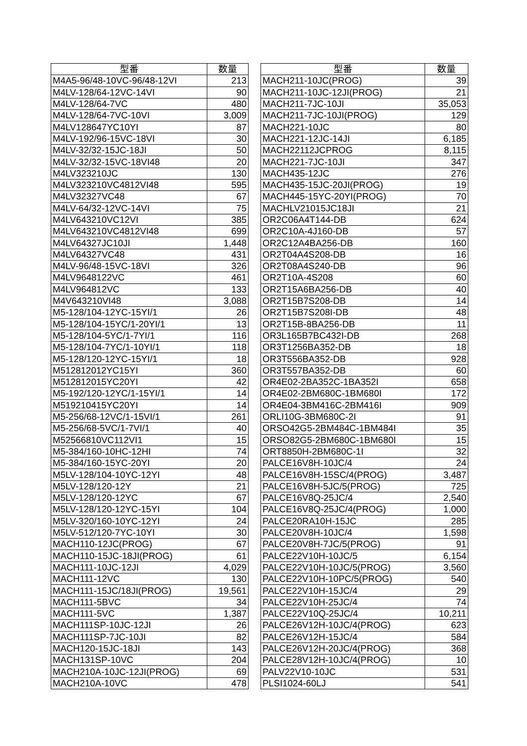| 型番 | 数量 |
| --- | --- |
| M4A5-96/48-10VC-96/48-12VI | 213 |
| M4LV-128/64-12VC-14VI | 90 |
| M4LV-128/64-7VC | 480 |
| M4LV-128/64-7VC-10VI | 3,009 |
| M4LV128647YC10YI | 87 |
| M4LV-192/96-15VC-18VI | 30 |
| M4LV-32/32-15JC-18JI | 50 |
| M4LV-32/32-15VC-18VI48 | 20 |
| M4LV323210JC | 130 |
| M4LV323210VC4812VI48 | 595 |
| M4LV32327VC48 | 67 |
| M4LV-64/32-12VC-14VI | 75 |
| M4LV643210VC12VI | 385 |
| M4LV643210VC4812VI48 | 699 |
| M4LV64327JC10JI | 1,448 |
| M4LV64327VC48 | 431 |
| M4LV-96/48-15VC-18VI | 326 |
| M4LV9648122VC | 461 |
| M4LV964812VC | 133 |
| M4V643210VI48 | 3,088 |
| M5-128/104-12YC-15YI/1 | 26 |
| M5-128/104-15YC/1-20YI/1 | 13 |
| M5-128/104-5YC/1-7YI/1 | 116 |
| M5-128/104-7YC/1-10YI/1 | 118 |
| M5-128/120-12YC-15YI/1 | 18 |
| M512812012YC15YI | 360 |
| M512812015YC20YI | 42 |
| M5-192/120-12YC/1-15YI/1 | 14 |
| M519210415YC20YI | 14 |
| M5-256/68-12VC/1-15VI/1 | 261 |
| M5-256/68-5VC/1-7VI/1 | 40 |
| M52566810VC112VI1 | 15 |
| M5-384/160-10HC-12HI | 74 |
| M5-384/160-15YC-20YI | 20 |
| M5LV-128/104-10YC-12YI | 48 |
| M5LV-128/120-12Y | 21 |
| M5LV-128/120-12YC | 67 |
| M5LV-128/120-12YC-15YI | 104 |
| M5LV-320/160-10YC-12YI | 24 |
| M5LV-512/120-7YC-10YI | 30 |
| MACH110-12JC(PROG) | 67 |
| MACH110-15JC-18JI(PROG) | 61 |
| MACH111-10JC-12JI | 4,029 |
| MACH111-12VC | 130 |
| MACH111-15JC/18JI(PROG) | 19,561 |
| MACH111-5BVC | 34 |
| MACH111-5VC | 1,387 |
| MACH111SP-10JC-12JI | 26 |
| MACH111SP-7JC-10JI | 82 |
| MACH120-15JC-18JI | 143 |
| MACH131SP-10VC | 204 |
| MACH210A-10JC-12JI(PROG) | 69 |
| MACH210A-10VC | 478 |
| 型番 | 数量 |
| --- | --- |
| MACH211-10JC(PROG) | 39 |
| MACH211-10JC-12JI(PROG) | 21 |
| MACH211-7JC-10JI | 35,053 |
| MACH211-7JC-10JI(PROG) | 129 |
| MACH221-10JC | 80 |
| MACH221-12JC-14JI | 6,185 |
| MACH22112JCPROG | 8,115 |
| MACH221-7JC-10JI | 347 |
| MACH435-12JC | 276 |
| MACH435-15JC-20JI(PROG) | 19 |
| MACH445-15YC-20YI(PROG) | 70 |
| MACHLV21015JC18JI | 21 |
| OR2C06A4T144-DB | 624 |
| OR2C10A-4J160-DB | 57 |
| OR2C12A4BA256-DB | 160 |
| OR2T04A4S208-DB | 16 |
| OR2T08A4S240-DB | 96 |
| OR2T10A-4S208 | 60 |
| OR2T15A6BA256-DB | 40 |
| OR2T15B7S208-DB | 14 |
| OR2T15B7S208I-DB | 48 |
| OR2T15B-8BA256-DB | 11 |
| OR3L165B7BC432I-DB | 268 |
| OR3T1256BA352-DB | 18 |
| OR3T556BA352-DB | 928 |
| OR3T557BA352-DB | 60 |
| OR4E02-2BA352C-1BA352I | 658 |
| OR4E02-2BM680C-1BM680I | 172 |
| OR4E04-3BM416C-2BM416I | 909 |
| ORLI10G-3BM680C-2I | 91 |
| ORSO42G5-2BM484C-1BM484I | 35 |
| ORSO82G5-2BM680C-1BM680I | 15 |
| ORT8850H-2BM680C-1I | 32 |
| PALCE16V8H-10JC/4 | 24 |
| PALCE16V8H-15SC/4(PROG) | 3,487 |
| PALCE16V8H-5JC/5(PROG) | 725 |
| PALCE16V8Q-25JC/4 | 2,540 |
| PALCE16V8Q-25JC/4(PROG) | 1,000 |
| PALCE20RA10H-15JC | 285 |
| PALCE20V8H-10JC/4 | 1,598 |
| PALCE20V8H-7JC/5(PROG) | 91 |
| PALCE22V10H-10JC/5 | 6,154 |
| PALCE22V10H-10JC/5(PROG) | 3,560 |
| PALCE22V10H-10PC/5(PROG) | 540 |
| PALCE22V10H-15JC/4 | 29 |
| PALCE22V10H-25JC/4 | 74 |
| PALCE22V10Q-25JC/4 | 10,211 |
| PALCE26V12H-10JC/4(PROG) | 623 |
| PALCE26V12H-15JC/4 | 584 |
| PALCE26V12H-20JC/4(PROG) | 368 |
| PALCE28V12H-10JC/4(PROG) | 10 |
| PALV22V10-10JC | 531 |
| PLSI1024-60LJ | 541 |